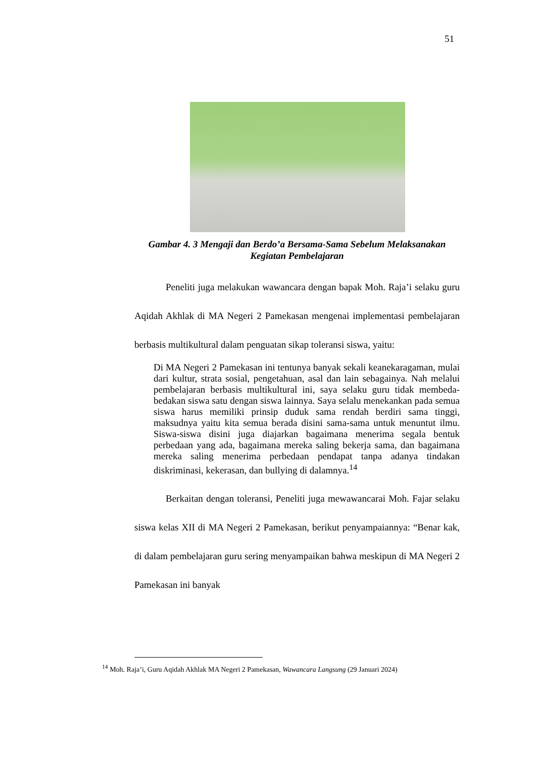51
Gambar 4. 3 Mengaji dan Berdo’a Bersama-Sama Sebelum Melaksanakan Kegiatan Pembelajaran
Peneliti juga melakukan wawancara dengan bapak Moh. Raja’i selaku guru Aqidah Akhlak di MA Negeri 2 Pamekasan mengenai implementasi pembelajaran berbasis multikultural dalam penguatan sikap toleransi siswa, yaitu:
Di MA Negeri 2 Pamekasan ini tentunya banyak sekali keanekaragaman, mulai dari kultur, strata sosial, pengetahuan, asal dan lain sebagainya. Nah melalui pembelajaran berbasis multikultural ini, saya selaku guru tidak membeda-bedakan siswa satu dengan siswa lainnya. Saya selalu menekankan pada semua siswa harus memiliki prinsip duduk sama rendah berdiri sama tinggi, maksudnya yaitu kita semua berada disini sama-sama untuk menuntut ilmu. Siswa-siswa disini juga diajarkan bagaimana menerima segala bentuk perbedaan yang ada, bagaimana mereka saling bekerja sama, dan bagaimana mereka saling menerima perbedaan pendapat tanpa adanya tindakan diskriminasi, kekerasan, dan bullying di dalamnya.<sup>14</sup>
Berkaitan dengan toleransi, Peneliti juga mewawancarai Moh. Fajar selaku siswa kelas XII di MA Negeri 2 Pamekasan, berikut penyampaiannya: “Benar kak, di dalam pembelajaran guru sering menyampaikan bahwa meskipun di MA Negeri 2 Pamekasan ini banyak
<sup>14</sup> Moh. Raja’i, Guru Aqidah Akhlak MA Negeri 2 Pamekasan, Wawancara Langsung (29 Januari 2024)